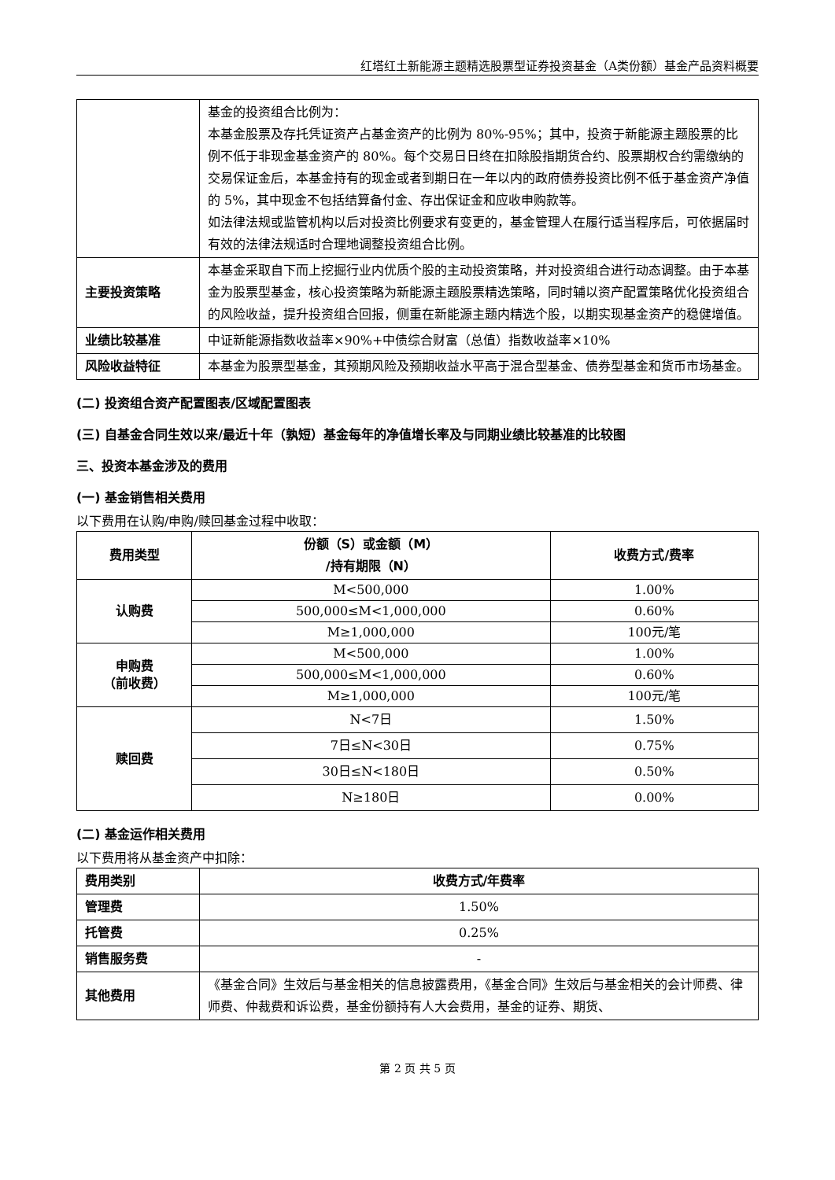红塔红土新能源主题精选股票型证券投资基金（A类份额）基金产品资料概要
| | 基金的投资组合比例为： 本基金股票及存托凭证资产占基金资产的比例为 80%-95%；其中，投资于新能源主题股票的比例不低于非现金基金资产的 80%。每个交易日日终在扣除股指期货合约、股票期权合约需缴纳的交易保证金后，本基金持有的现金或者到期日在一年以内的政府债券投资比例不低于基金资产净值的 5%，其中现金不包括结算备付金、存出保证金和应收申购款等。 如法律法规或监管机构以后对投资比例要求有变更的，基金管理人在履行适当程序后，可依据届时有效的法律法规适时合理地调整投资组合比例。 |
| 主要投资策略 | 本基金采取自下而上挖掘行业内优质个股的主动投资策略，并对投资组合进行动态调整。由于本基金为股票型基金，核心投资策略为新能源主题股票精选策略，同时辅以资产配置策略优化投资组合的风险收益，提升投资组合回报，侧重在新能源主题内精选个股，以期实现基金资产的稳健增值。 |
| 业绩比较基准 | 中证新能源指数收益率×90%+中债综合财富（总值）指数收益率×10% |
| 风险收益特征 | 本基金为股票型基金，其预期风险及预期收益水平高于混合型基金、债券型基金和货币市场基金。 |
(二) 投资组合资产配置图表/区域配置图表
(三) 自基金合同生效以来/最近十年（孰短）基金每年的净值增长率及与同期业绩比较基准的比较图
三、投资本基金涉及的费用
(一) 基金销售相关费用
以下费用在认购/申购/赎回基金过程中收取：
| 费用类型 | 份额（S）或金额（M） /持有期限（N） | 收费方式/费率 |
| --- | --- | --- |
| 认购费 | M<500,000 | 1.00% |
| | 500,000≤M<1,000,000 | 0.60% |
| | M≥1,000,000 | 100元/笔 |
| 申购费 （前收费） | M<500,000 | 1.00% |
| | 500,000≤M<1,000,000 | 0.60% |
| | M≥1,000,000 | 100元/笔 |
| 赎回费 | N<7日 | 1.50% |
| | 7日≤N<30日 | 0.75% |
| | 30日≤N<180日 | 0.50% |
| | N≥180日 | 0.00% |
(二) 基金运作相关费用
以下费用将从基金资产中扣除：
| 费用类别 | 收费方式/年费率 |
| --- | --- |
| 管理费 | 1.50% |
| 托管费 | 0.25% |
| 销售服务费 | - |
| 其他费用 | 《基金合同》生效后与基金相关的信息披露费用，《基金合同》生效后与基金相关的会计师费、律师费、仲裁费和诉讼费，基金份额持有人大会费用，基金的证券、期货、 |
第 2 页 共 5 页